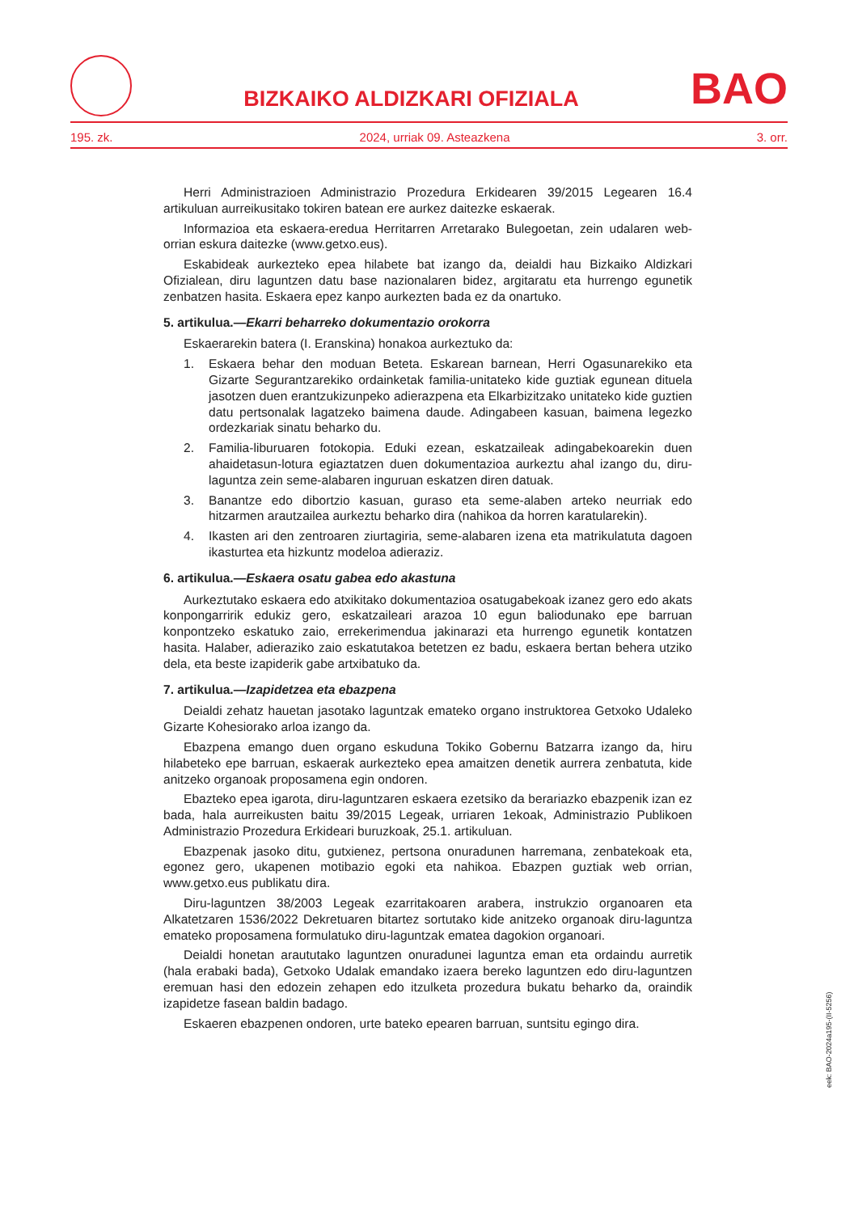BIZKAIKO ALDIZKARI OFIZIALA
BAO
195. zk. 2024, urriak 09. Asteazkena 3. orr.
Herri Administrazioen Administrazio Prozedura Erkidearen 39/2015 Legearen 16.4 artikuluan aurreikusitako tokiren batean ere aurkez daitezke eskaerak.
Informazioa eta eskaera-eredua Herritarren Arretarako Bulegoetan, zein udalaren web-orrian eskura daitezke (www.getxo.eus).
Eskabideak aurkezteko epea hilabete bat izango da, deialdi hau Bizkaiko Aldizkari Ofizialean, diru laguntzen datu base nazionalaren bidez, argitaratu eta hurrengo egunetik zenbatzen hasita. Eskaera epez kanpo aurkezten bada ez da onartuko.
5. artikulua.—Ekarri beharreko dokumentazio orokorra
Eskaerarekin batera (I. Eranskina) honakoa aurkeztuko da:
1. Eskaera behar den moduan Beteta. Eskarean barnean, Herri Ogasunarekiko eta Gizarte Segurantzarekiko ordainketak familia-unitateko kide guztiak egunean dituela jasotzen duen erantzukizunpeko adierazpena eta Elkarbizitzako unitateko kide guztien datu pertsonalak lagatzeko baimena daude. Adingabeen kasuan, baimena legezko ordezkariak sinatu beharko du.
2. Familia-liburuaren fotokopia. Eduki ezean, eskatzaileak adingabekoarekin duen ahaidetasun-lotura egiaztatzen duen dokumentazioa aurkeztu ahal izango du, diru-laguntza zein seme-alabaren inguruan eskatzen diren datuak.
3. Banantze edo dibortzio kasuan, guraso eta seme-alaben arteko neurriak edo hitzarmen arautzailea aurkeztu beharko dira (nahikoa da horren karatularekin).
4. Ikasten ari den zentroaren ziurtagiria, seme-alabaren izena eta matrikulatuta dagoen ikasturtea eta hizkuntz modeloa adieraziz.
6. artikulua.—Eskaera osatu gabea edo akastuna
Aurkeztutako eskaera edo atxikitako dokumentazioa osatugabekoak izanez gero edo akats konpongarririk edukiz gero, eskatzaileari arazoa 10 egun baliodunako epe barruan konpontzeko eskatuko zaio, errekerimendua jakinarazi eta hurrengo egunetik kontatzen hasita. Halaber, adieraziko zaio eskatutakoa betetzen ez badu, eskaera bertan behera utziko dela, eta beste izapiderik gabe artxibatuko da.
7. artikulua.—Izapidetzea eta ebazpena
Deialdi zehatz hauetan jasotako laguntzak emateko organo instruktorea Getxoko Udaleko Gizarte Kohesiorako arloa izango da.
Ebazpena emango duen organo eskuduna Tokiko Gobernu Batzarra izango da, hiru hilabeteko epe barruan, eskaerak aurkezteko epea amaitzen denetik aurrera zenbatuta, kide anitzeko organoak proposamena egin ondoren.
Ebazteko epea igarota, diru-laguntzaren eskaera ezetsiko da berariazko ebazpenik izan ez bada, hala aurreikusten baitu 39/2015 Legeak, urriaren 1ekoak, Administrazio Publikoen Administrazio Prozedura Erkideari buruzkoak, 25.1. artikuluan.
Ebazpenak jasoko ditu, gutxienez, pertsona onuradunen harremana, zenbatekoak eta, egonez gero, ukapenen motibazio egoki eta nahikoa. Ebazpen guztiak web orrian, www.getxo.eus publikatu dira.
Diru-laguntzen 38/2003 Legeak ezarritakoaren arabera, instrukzio organoaren eta Alkatetzaren 1536/2022 Dekretuaren bitartez sortutako kide anitzeko organoak diru-laguntza emateko proposamena formulatuko diru-laguntzak ematea dagokion organoari.
Deialdi honetan araututako laguntzen onuradunei laguntza eman eta ordaindu aurretik (hala erabaki bada), Getxoko Udalak emandako izaera bereko laguntzen edo diru-laguntzen eremuan hasi den edozein zehapen edo itzulketa prozedura bukatu beharko da, oraindik izapidetze fasean baldin badago.
Eskaeren ebazpenen ondoren, urte bateko epearen barruan, suntsitu egingo dira.
eek: BAO-2024a195-(II-5256)